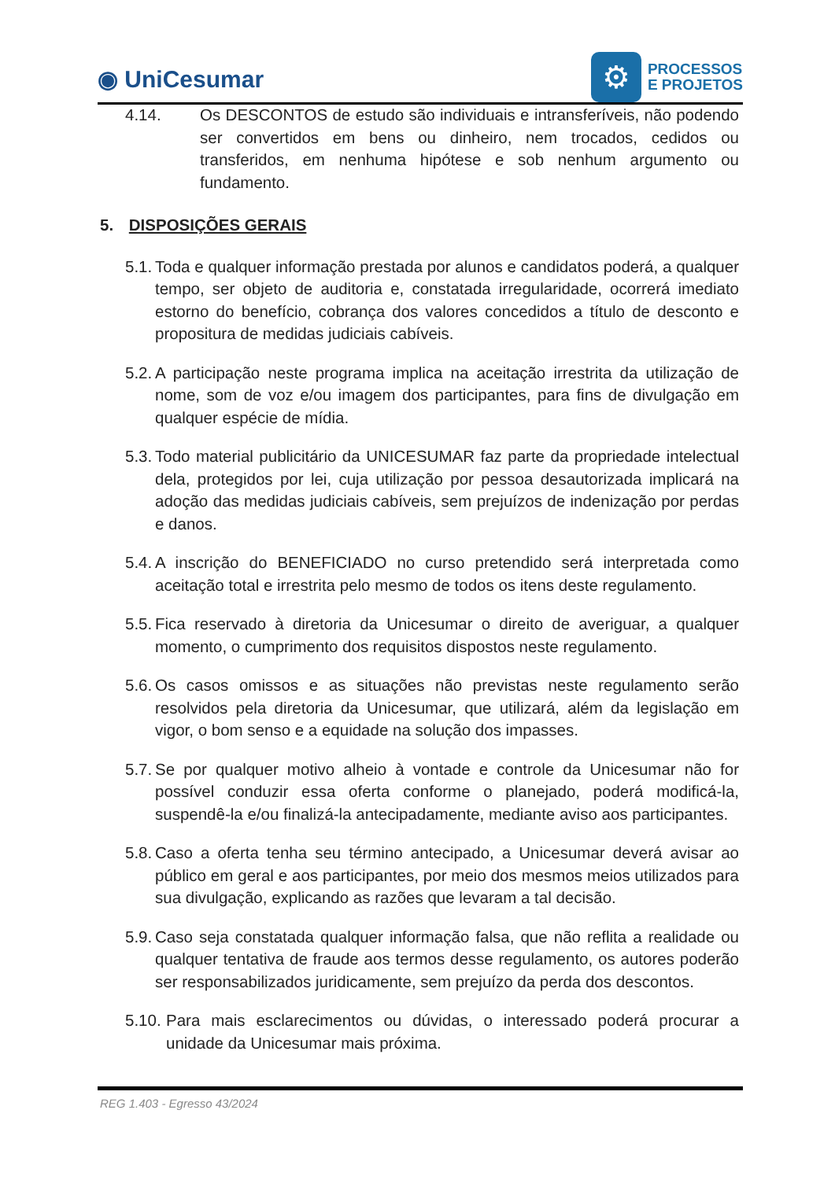◉ UniCesumar
⚙
PROCESSOS
E PROJETOS
4.14. Os DESCONTOS de estudo são individuais e intransferíveis, não podendo ser convertidos em bens ou dinheiro, nem trocados, cedidos ou transferidos, em nenhuma hipótese e sob nenhum argumento ou fundamento.
5. DISPOSIÇÕES GERAIS
5.1. Toda e qualquer informação prestada por alunos e candidatos poderá, a qualquer tempo, ser objeto de auditoria e, constatada irregularidade, ocorrerá imediato estorno do benefício, cobrança dos valores concedidos a título de desconto e propositura de medidas judiciais cabíveis.
5.2. A participação neste programa implica na aceitação irrestrita da utilização de nome, som de voz e/ou imagem dos participantes, para fins de divulgação em qualquer espécie de mídia.
5.3. Todo material publicitário da UNICESUMAR faz parte da propriedade intelectual dela, protegidos por lei, cuja utilização por pessoa desautorizada implicará na adoção das medidas judiciais cabíveis, sem prejuízos de indenização por perdas e danos.
5.4. A inscrição do BENEFICIADO no curso pretendido será interpretada como aceitação total e irrestrita pelo mesmo de todos os itens deste regulamento.
5.5. Fica reservado à diretoria da Unicesumar o direito de averiguar, a qualquer momento, o cumprimento dos requisitos dispostos neste regulamento.
5.6. Os casos omissos e as situações não previstas neste regulamento serão resolvidos pela diretoria da Unicesumar, que utilizará, além da legislação em vigor, o bom senso e a equidade na solução dos impasses.
5.7. Se por qualquer motivo alheio à vontade e controle da Unicesumar não for possível conduzir essa oferta conforme o planejado, poderá modificá-la, suspendê-la e/ou finalizá-la antecipadamente, mediante aviso aos participantes.
5.8. Caso a oferta tenha seu término antecipado, a Unicesumar deverá avisar ao público em geral e aos participantes, por meio dos mesmos meios utilizados para sua divulgação, explicando as razões que levaram a tal decisão.
5.9. Caso seja constatada qualquer informação falsa, que não reflita a realidade ou qualquer tentativa de fraude aos termos desse regulamento, os autores poderão ser responsabilizados juridicamente, sem prejuízo da perda dos descontos.
5.10. Para mais esclarecimentos ou dúvidas, o interessado poderá procurar a unidade da Unicesumar mais próxima.
REG 1.403 - Egresso 43/2024